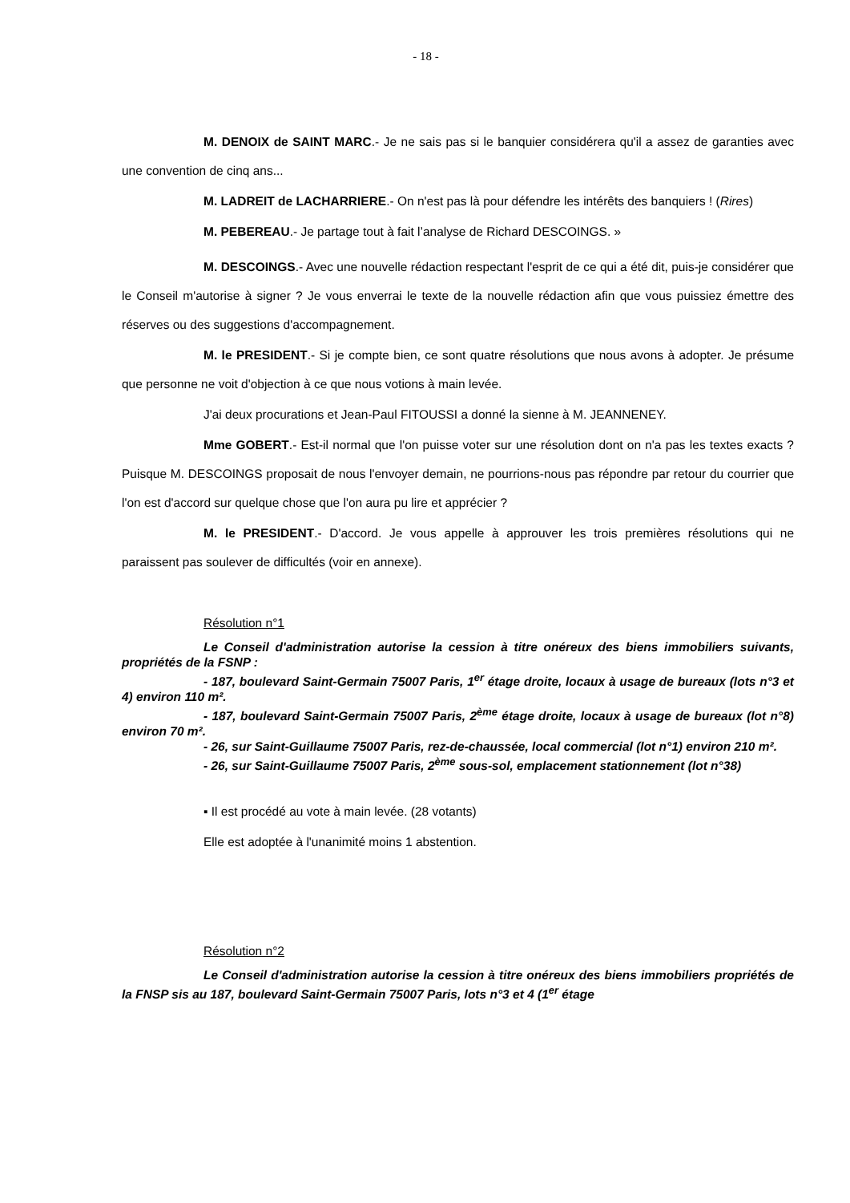- 18 -
M. DENOIX de SAINT MARC.- Je ne sais pas si le banquier considérera qu'il a assez de garanties avec une convention de cinq ans...
M. LADREIT de LACHARRIERE.- On n'est pas là pour défendre les intérêts des banquiers ! (Rires)
M. PEBEREAU.- Je partage tout à fait l’analyse de Richard DESCOINGS. »
M. DESCOINGS.- Avec une nouvelle rédaction respectant l'esprit de ce qui a été dit, puis-je considérer que le Conseil m'autorise à signer ? Je vous enverrai le texte de la nouvelle rédaction afin que vous puissiez émettre des réserves ou des suggestions d'accompagnement.
M. le PRESIDENT.- Si je compte bien, ce sont quatre résolutions que nous avons à adopter. Je présume que personne ne voit d'objection à ce que nous votions à main levée.
J'ai deux procurations et Jean-Paul FITOUSSI a donné la sienne à M. JEANNENEY.
Mme GOBERT.- Est-il normal que l'on puisse voter sur une résolution dont on n'a pas les textes exacts ? Puisque M. DESCOINGS proposait de nous l'envoyer demain, ne pourrions-nous pas répondre par retour du courrier que l'on est d'accord sur quelque chose que l'on aura pu lire et apprécier ?
M. le PRESIDENT.- D'accord. Je vous appelle à approuver les trois premières résolutions qui ne paraissent pas soulever de difficultés (voir en annexe).
Résolution n°1
Le Conseil d'administration autorise la cession à titre onéreux des biens immobiliers suivants, propriétés de la FSNP :
- 187, boulevard Saint-Germain 75007 Paris, 1<sup>er</sup> étage droite, locaux à usage de bureaux (lots n°3 et 4) environ 110 m².
- 187, boulevard Saint-Germain 75007 Paris, 2<sup>ème</sup> étage droite, locaux à usage de bureaux (lot n°8) environ 70 m².
- 26, sur Saint-Guillaume 75007 Paris, rez-de-chaussée, local commercial (lot n°1) environ 210 m².
- 26, sur Saint-Guillaume 75007 Paris, 2<sup>ème</sup> sous-sol, emplacement stationnement (lot n°38)
▪ Il est procédé au vote à main levée. (28 votants)
Elle est adoptée à l'unanimité moins 1 abstention.
Résolution n°2
Le Conseil d'administration autorise la cession à titre onéreux des biens immobiliers propriétés de la FNSP sis au 187, boulevard Saint-Germain 75007 Paris, lots n°3 et 4 (1<sup>er</sup> étage